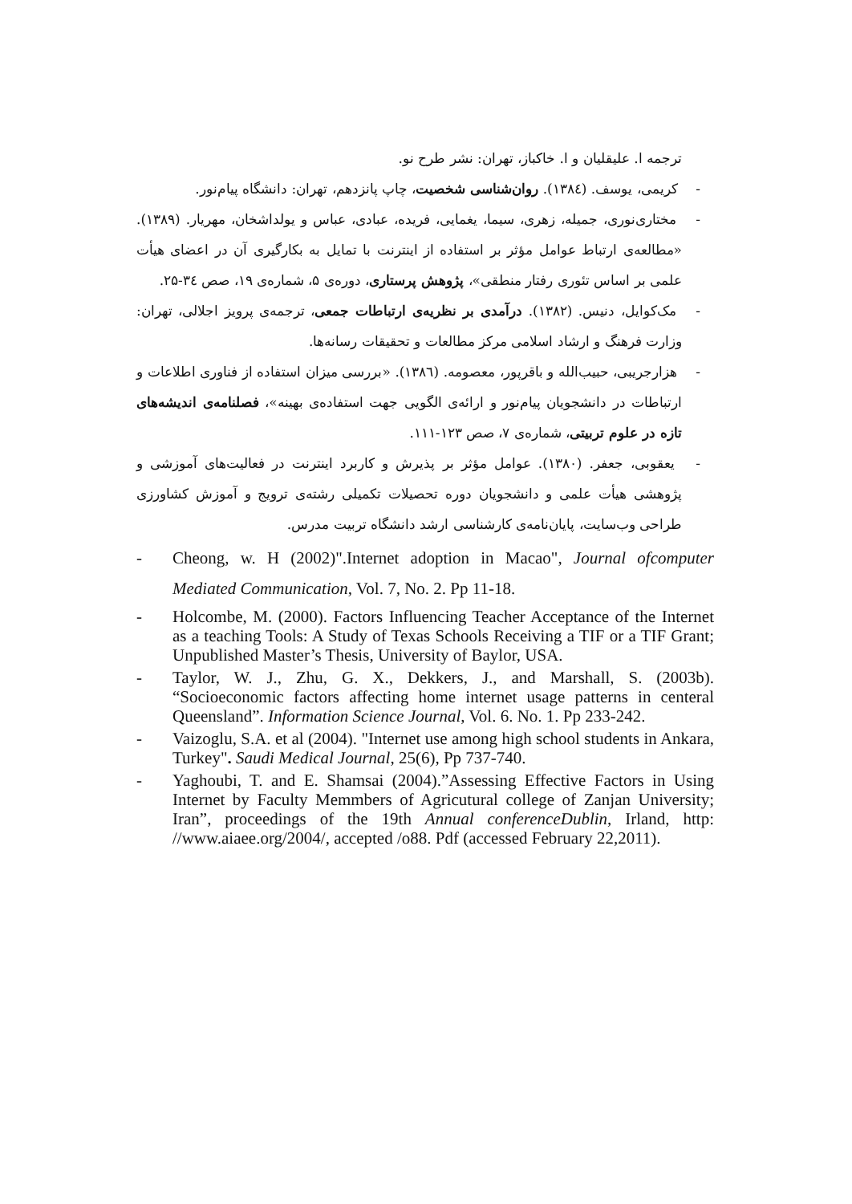ترجمه ا. علیقلیان و ا. خاکباز، تهران: نشر طرح نو.
- کریمی، یوسف. (۱۳۸٤). روان‌شناسی شخصیت، چاپ پانزدهم، تهران: دانشگاه پیام‌نور.
- مختاری‌نوری، جمیله، زهری، سیما، یغمایی، فریده، عبادی، عباس و یولداشخان، مهریار. (۱۳۸۹). «مطالعه‌ی ارتباط عوامل مؤثر بر استفاده از اینترنت با تمایل به بکارگیری آن در اعضای هیأت علمی بر اساس تئوری رفتار منطقی»، پژوهش پرستاری، دوره‌ی ۵، شماره‌ی ۱۹، صص ۳٤-۲۵.
- مک‌کوایل، دنیس. (۱۳۸۲). درآمدی بر نظریه‌ی ارتباطات جمعی، ترجمه‌ی پرویز اجلالی، تهران: وزارت فرهنگ و ارشاد اسلامی مرکز مطالعات و تحقیقات رسانه‌ها.
- هزارجریبی، حبیب‌الله و باقرپور، معصومه. (۱۳۸٦). «بررسی میزان استفاده از فناوری اطلاعات و ارتباطات در دانشجویان پیام‌نور و ارائه‌ی الگویی جهت استفاده‌ی بهینه»، فصلنامه‌ی اندیشه‌های تازه در علوم تربیتی، شماره‌ی ۷، صص ۱۲۳-۱۱۱.
- یعقوبی، جعفر. (۱۳۸۰). عوامل مؤثر بر پذیرش و کاربرد اینترنت در فعالیت‌های آموزشی و پژوهشی هیأت علمی و دانشجویان دوره تحصیلات تکمیلی رشته‌ی ترویج و آموزش کشاورزی طراحی وب‌سایت، پایان‌نامه‌ی کارشناسی ارشد دانشگاه تربیت مدرس.
-Cheong, w. H (2002)".Internet adoption in Macao", Journal ofcomputer Mediated Communication, Vol. 7, No. 2. Pp 11-18.
-Holcombe, M. (2000). Factors Influencing Teacher Acceptance of the Internet as a teaching Tools: A Study of Texas Schools Receiving a TIF or a TIF Grant; Unpublished Master’s Thesis, University of Baylor, USA.
-Taylor, W. J., Zhu, G. X., Dekkers, J., and Marshall, S. (2003b). “Socioeconomic factors affecting home internet usage patterns in centeral Queensland”. Information Science Journal, Vol. 6. No. 1. Pp 233-242.
-Vaizoglu, S.A. et al (2004). "Internet use among high school students in Ankara, Turkey". Saudi Medical Journal, 25(6), Pp 737-740.
-Yaghoubi, T. and E. Shamsai (2004).”Assessing Effective Factors in Using Internet by Faculty Memmbers of Agricutural college of Zanjan University; Iran”, proceedings of the 19th Annual conferenceDublin, Irland, http: //www.aiaee.org/2004/, accepted /o88. Pdf (accessed February 22,2011).